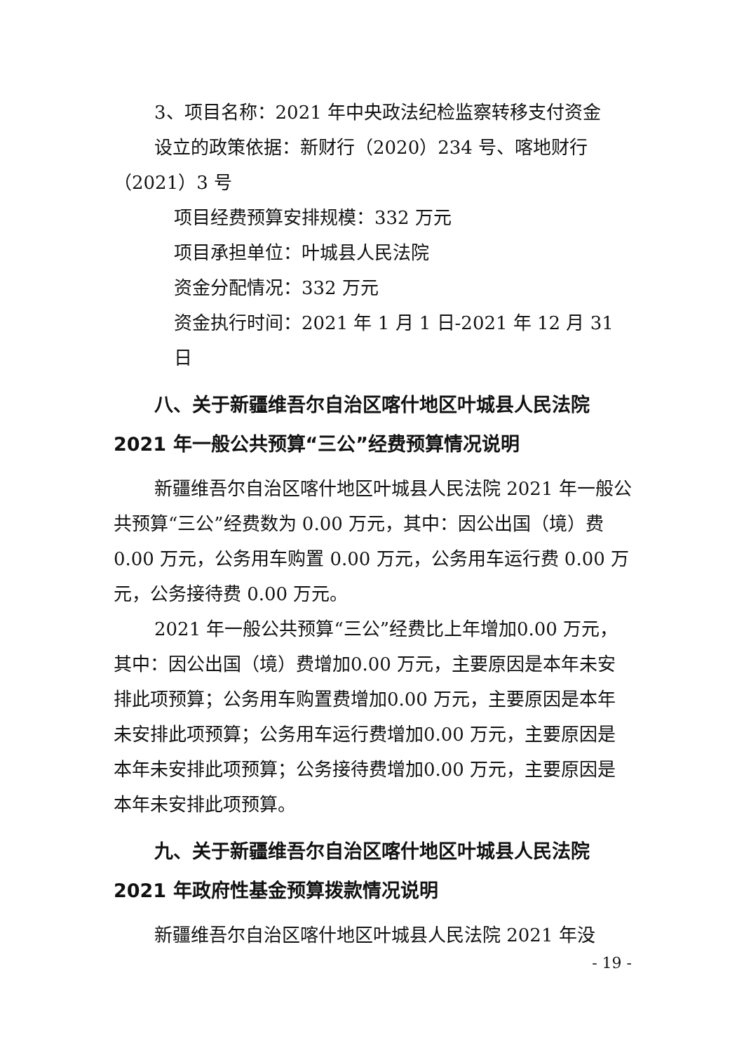3、项目名称：2021 年中央政法纪检监察转移支付资金
设立的政策依据：新财行（2020）234 号、喀地财行（2021）3 号
项目经费预算安排规模：332 万元
项目承担单位：叶城县人民法院
资金分配情况：332 万元
资金执行时间：2021 年 1 月 1 日-2021 年 12 月 31 日
八、关于新疆维吾尔自治区喀什地区叶城县人民法院2021 年一般公共预算“三公”经费预算情况说明
新疆维吾尔自治区喀什地区叶城县人民法院 2021 年一般公共预算“三公”经费数为 0.00 万元，其中：因公出国（境）费 0.00 万元，公务用车购置 0.00 万元，公务用车运行费 0.00 万元，公务接待费 0.00 万元。
2021 年一般公共预算“三公”经费比上年增加0.00 万元，其中：因公出国（境）费增加0.00 万元，主要原因是本年未安排此项预算；公务用车购置费增加0.00 万元，主要原因是本年未安排此项预算；公务用车运行费增加0.00 万元，主要原因是本年未安排此项预算；公务接待费增加0.00 万元，主要原因是本年未安排此项预算。
九、关于新疆维吾尔自治区喀什地区叶城县人民法院2021 年政府性基金预算拨款情况说明
新疆维吾尔自治区喀什地区叶城县人民法院 2021 年没
- 19 -